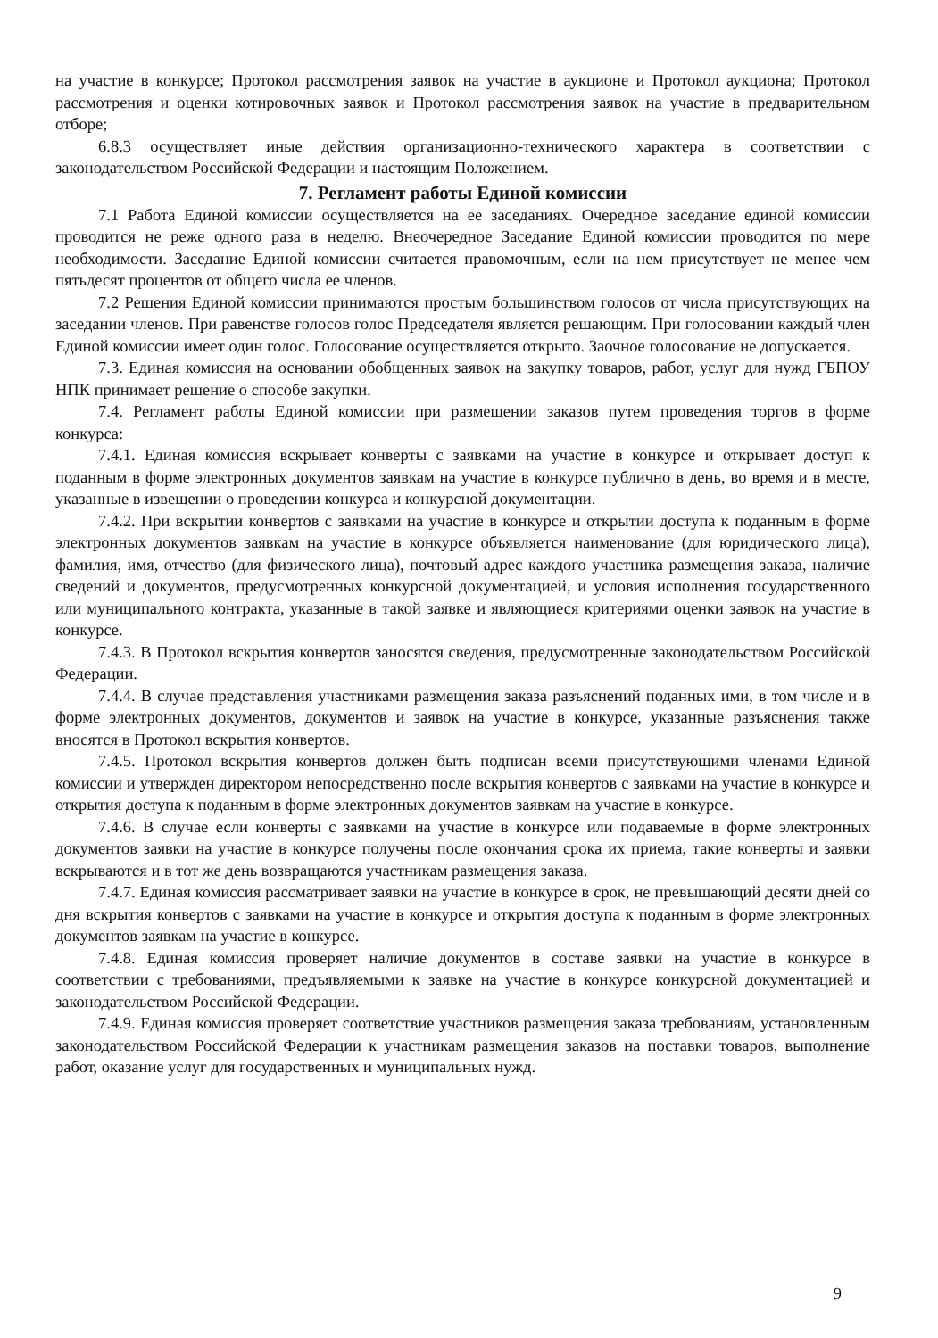на участие в конкурсе; Протокол рассмотрения заявок на участие в аукционе и Протокол аукциона; Протокол рассмотрения и оценки котировочных заявок и Протокол рассмотрения заявок на участие в предварительном отборе;
6.8.3 осуществляет иные действия организационно-технического характера в соответствии с законодательством Российской Федерации и настоящим Положением.
7. Регламент работы Единой комиссии
7.1 Работа Единой комиссии осуществляется на ее заседаниях. Очередное заседание единой комиссии проводится не реже одного раза в неделю. Внеочередное Заседание Единой комиссии проводится по мере необходимости. Заседание Единой комиссии считается правомочным, если на нем присутствует не менее чем пятьдесят процентов от общего числа ее членов.
7.2 Решения Единой комиссии принимаются простым большинством голосов от числа присутствующих на заседании членов. При равенстве голосов голос Председателя является решающим. При голосовании каждый член Единой комиссии имеет один голос. Голосование осуществляется открыто. Заочное голосование не допускается.
7.3. Единая комиссия на основании обобщенных заявок на закупку товаров, работ, услуг для нужд ГБПОУ НПК принимает решение о способе закупки.
7.4. Регламент работы Единой комиссии при размещении заказов путем проведения торгов в форме конкурса:
7.4.1. Единая комиссия вскрывает конверты с заявками на участие в конкурсе и открывает доступ к поданным в форме электронных документов заявкам на участие в конкурсе публично в день, во время и в месте, указанные в извещении о проведении конкурса и конкурсной документации.
7.4.2. При вскрытии конвертов с заявками на участие в конкурсе и открытии доступа к поданным в форме электронных документов заявкам на участие в конкурсе объявляется наименование (для юридического лица), фамилия, имя, отчество (для физического лица), почтовый адрес каждого участника размещения заказа, наличие сведений и документов, предусмотренных конкурсной документацией, и условия исполнения государственного или муниципального контракта, указанные в такой заявке и являющиеся критериями оценки заявок на участие в конкурсе.
7.4.3. В Протокол вскрытия конвертов заносятся сведения, предусмотренные законодательством Российской Федерации.
7.4.4. В случае представления участниками размещения заказа разъяснений поданных ими, в том числе и в форме электронных документов, документов и заявок на участие в конкурсе, указанные разъяснения также вносятся в Протокол вскрытия конвертов.
7.4.5. Протокол вскрытия конвертов должен быть подписан всеми присутствующими членами Единой комиссии и утвержден директором непосредственно после вскрытия конвертов с заявками на участие в конкурсе и открытия доступа к поданным в форме электронных документов заявкам на участие в конкурсе.
7.4.6. В случае если конверты с заявками на участие в конкурсе или подаваемые в форме электронных документов заявки на участие в конкурсе получены после окончания срока их приема, такие конверты и заявки вскрываются и в тот же день возвращаются участникам размещения заказа.
7.4.7. Единая комиссия рассматривает заявки на участие в конкурсе в срок, не превышающий десяти дней со дня вскрытия конвертов с заявками на участие в конкурсе и открытия доступа к поданным в форме электронных документов заявкам на участие в конкурсе.
7.4.8. Единая комиссия проверяет наличие документов в составе заявки на участие в конкурсе в соответствии с требованиями, предъявляемыми к заявке на участие в конкурсе конкурсной документацией и законодательством Российской Федерации.
7.4.9. Единая комиссия проверяет соответствие участников размещения заказа требованиям, установленным законодательством Российской Федерации к участникам размещения заказов на поставки товаров, выполнение работ, оказание услуг для государственных и муниципальных нужд.
9